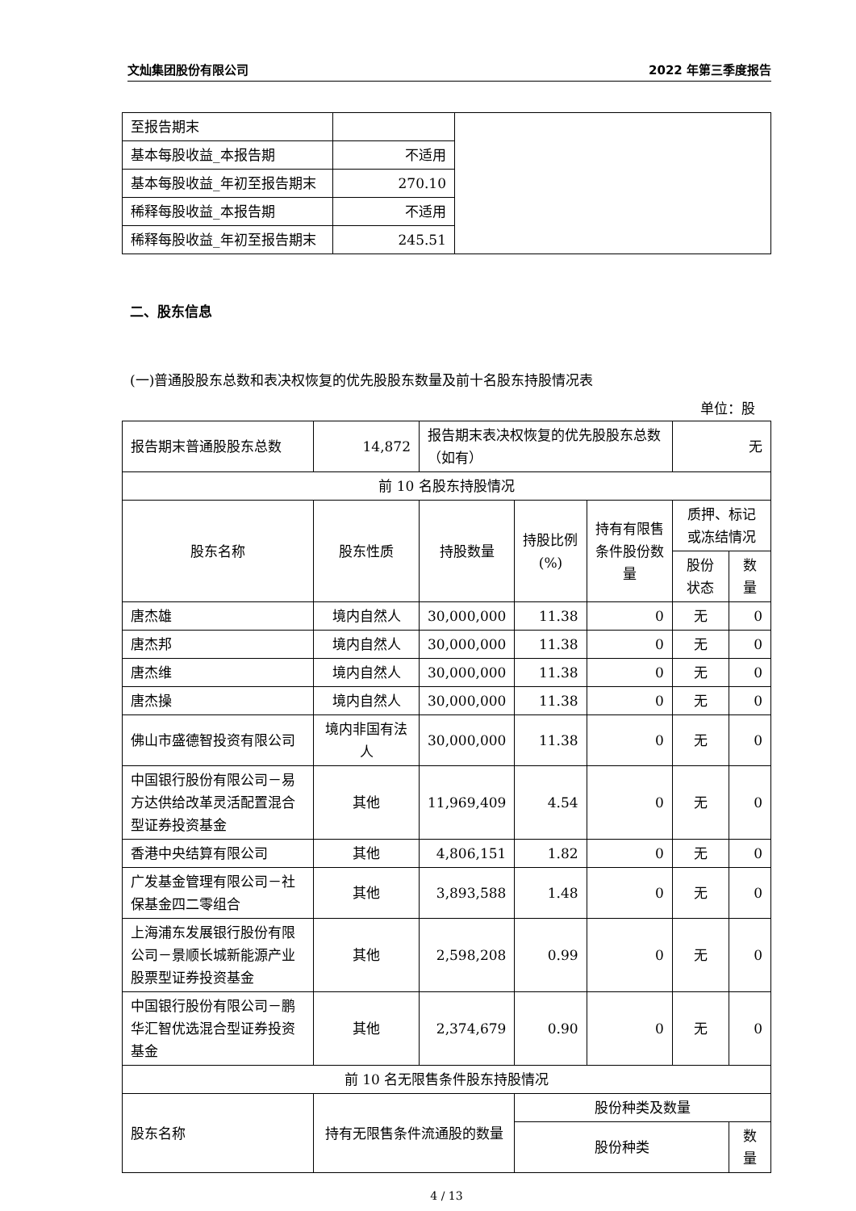文灿集团股份有限公司 2022 年第三季度报告
| 至报告期末 | | |
| 基本每股收益_本报告期 | 不适用 | |
| 基本每股收益_年初至报告期末 | 270.10 | |
| 稀释每股收益_本报告期 | 不适用 | |
| 稀释每股收益_年初至报告期末 | 245.51 | |
二、股东信息
(一)普通股股东总数和表决权恢复的优先股股东数量及前十名股东持股情况表
单位：股
| 报告期末普通股股东总数 | 14,872 | 报告期末表决权恢复的优先股股东总数（如有） | | | 无 | |
| 前 10 名股东持股情况 | | | | | | |
| 股东名称 | 股东性质 | 持股数量 | 持股比例(%) | 持有有限售条件股份数量 | 质押、标记或冻结情况 | |
| | | | | | 股份状态 | 数量 |
| 唐杰雄 | 境内自然人 | 30,000,000 | 11.38 | 0 | 无 | 0 |
| 唐杰邦 | 境内自然人 | 30,000,000 | 11.38 | 0 | 无 | 0 |
| 唐杰维 | 境内自然人 | 30,000,000 | 11.38 | 0 | 无 | 0 |
| 唐杰操 | 境内自然人 | 30,000,000 | 11.38 | 0 | 无 | 0 |
| 佛山市盛德智投资有限公司 | 境内非国有法人 | 30,000,000 | 11.38 | 0 | 无 | 0 |
| 中国银行股份有限公司－易方达供给改革灵活配置混合型证券投资基金 | 其他 | 11,969,409 | 4.54 | 0 | 无 | 0 |
| 香港中央结算有限公司 | 其他 | 4,806,151 | 1.82 | 0 | 无 | 0 |
| 广发基金管理有限公司－社保基金四二零组合 | 其他 | 3,893,588 | 1.48 | 0 | 无 | 0 |
| 上海浦东发展银行股份有限公司－景顺长城新能源产业股票型证券投资基金 | 其他 | 2,598,208 | 0.99 | 0 | 无 | 0 |
| 中国银行股份有限公司－鹏华汇智优选混合型证券投资基金 | 其他 | 2,374,679 | 0.90 | 0 | 无 | 0 |
| 前 10 名无限售条件股东持股情况 | | | | | | |
| 股东名称 | 持有无限售条件流通股的数量 | | 股份种类及数量 | | | |
| | | | 股份种类 | | | 数量 |
4 / 13